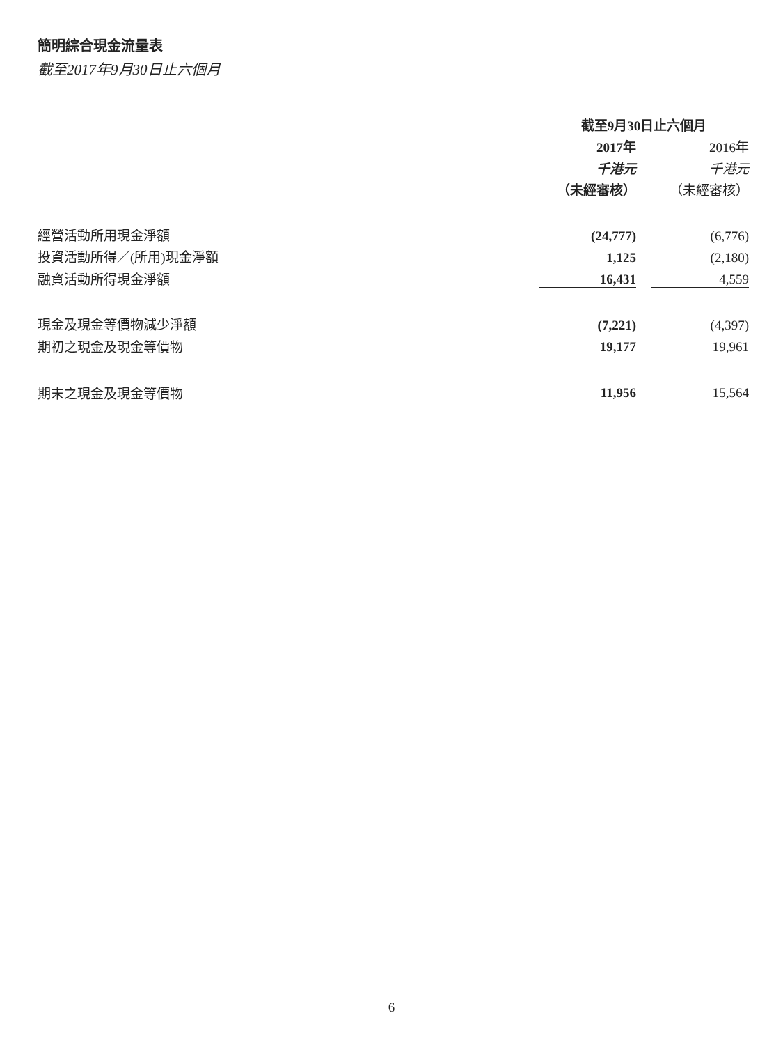簡明綜合現金流量表
截至2017年9月30日止六個月
| | 截至9月30日止六個月 | | |
| | 2017年 | | 2016年 |
| | 千港元 | | 千港元 |
| | （未經審核） | | （未經審核） |
| 經營活動所用現金淨額 | (24,777) | | (6,776) |
| 投資活動所得／(所用)現金淨額 | 1,125 | | (2,180) |
| 融資活動所得現金淨額 | 16,431 | | 4,559 |
| 現金及現金等價物減少淨額 | (7,221) | | (4,397) |
| 期初之現金及現金等價物 | 19,177 | | 19,961 |
| 期末之現金及現金等價物 | 11,956 | | 15,564 |
6